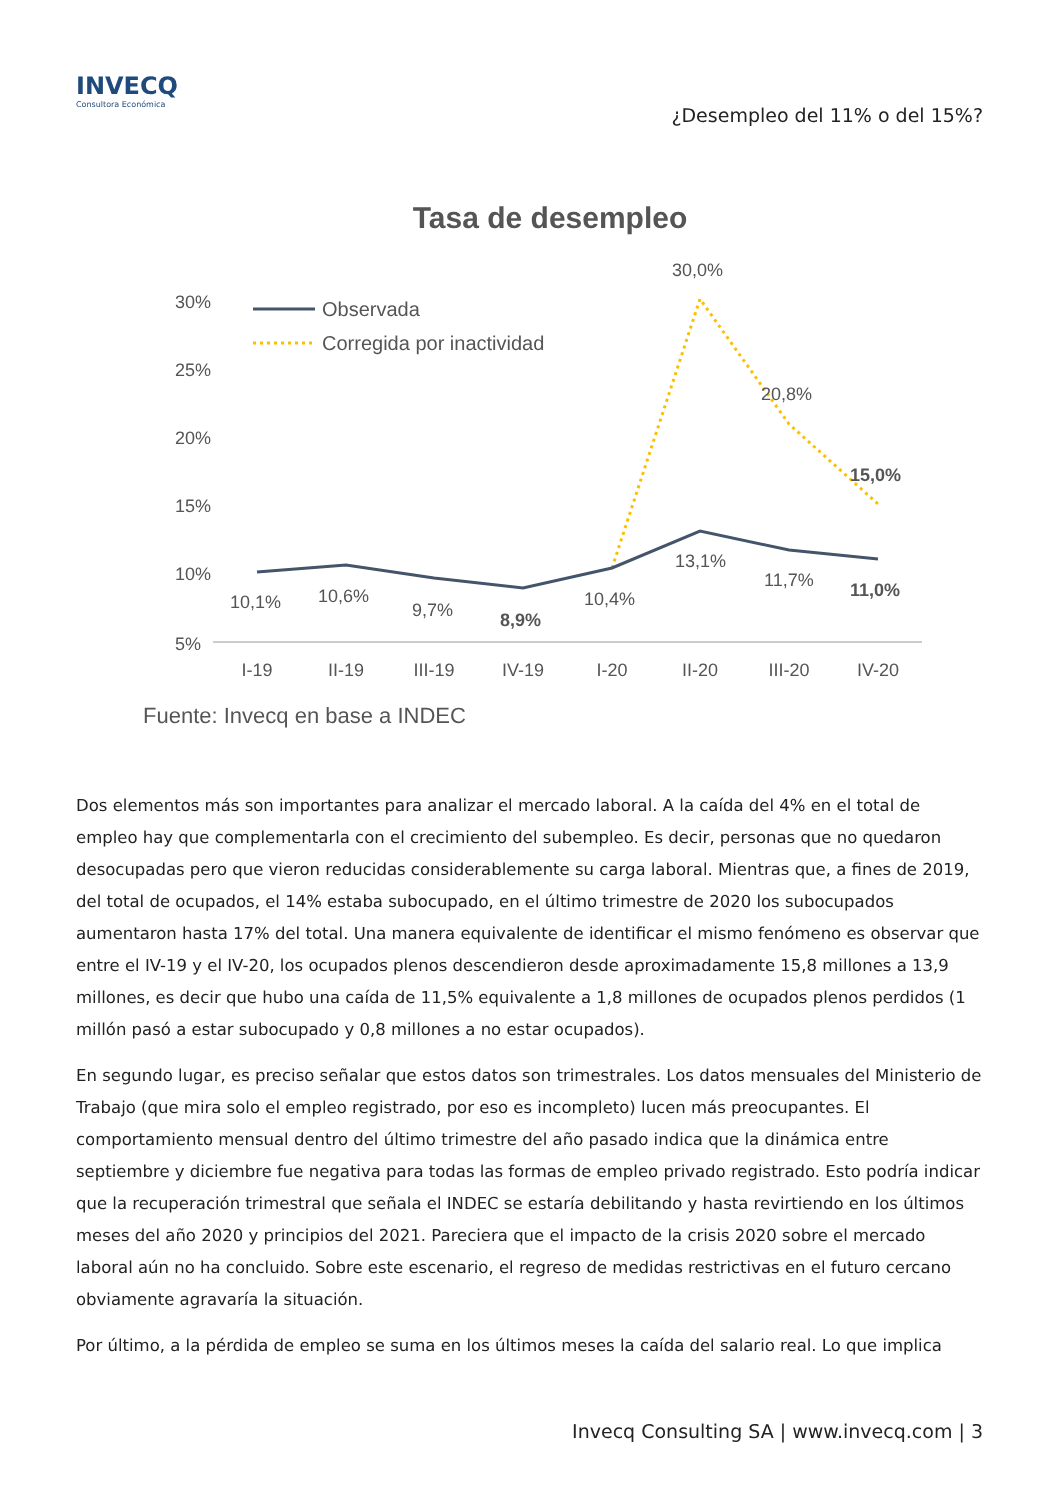INVECQ
Consultora Económica
¿Desempleo del 11% o del 15%?
Tasa de desempleo
30%
25%
20%
15%
10%
5%
Observada
Corregida por inactividad
10,1%
10,6%
9,7%
8,9%
10,4%
13,1%
11,7%
11,0%
30,0%
20,8%
15,0%
I-19
II-19
III-19
IV-19
I-20
II-20
III-20
IV-20
Fuente: Invecq en base a INDEC
Dos elementos más son importantes para analizar el mercado laboral. A la caída del 4% en el total de empleo hay que complementarla con el crecimiento del subempleo. Es decir, personas que no quedaron desocupadas pero que vieron reducidas considerablemente su carga laboral. Mientras que, a fines de 2019, del total de ocupados, el 14% estaba subocupado, en el último trimestre de 2020 los subocupados aumentaron hasta 17% del total. Una manera equivalente de identificar el mismo fenómeno es observar que entre el IV-19 y el IV-20, los ocupados plenos descendieron desde aproximadamente 15,8 millones a 13,9 millones, es decir que hubo una caída de 11,5% equivalente a 1,8 millones de ocupados plenos perdidos (1 millón pasó a estar subocupado y 0,8 millones a no estar ocupados).
En segundo lugar, es preciso señalar que estos datos son trimestrales. Los datos mensuales del Ministerio de Trabajo (que mira solo el empleo registrado, por eso es incompleto) lucen más preocupantes. El comportamiento mensual dentro del último trimestre del año pasado indica que la dinámica entre septiembre y diciembre fue negativa para todas las formas de empleo privado registrado. Esto podría indicar que la recuperación trimestral que señala el INDEC se estaría debilitando y hasta revirtiendo en los últimos meses del año 2020 y principios del 2021. Pareciera que el impacto de la crisis 2020 sobre el mercado laboral aún no ha concluido. Sobre este escenario, el regreso de medidas restrictivas en el futuro cercano obviamente agravaría la situación.
Por último, a la pérdida de empleo se suma en los últimos meses la caída del salario real. Lo que implica
Invecq Consulting SA | www.invecq.com | 3